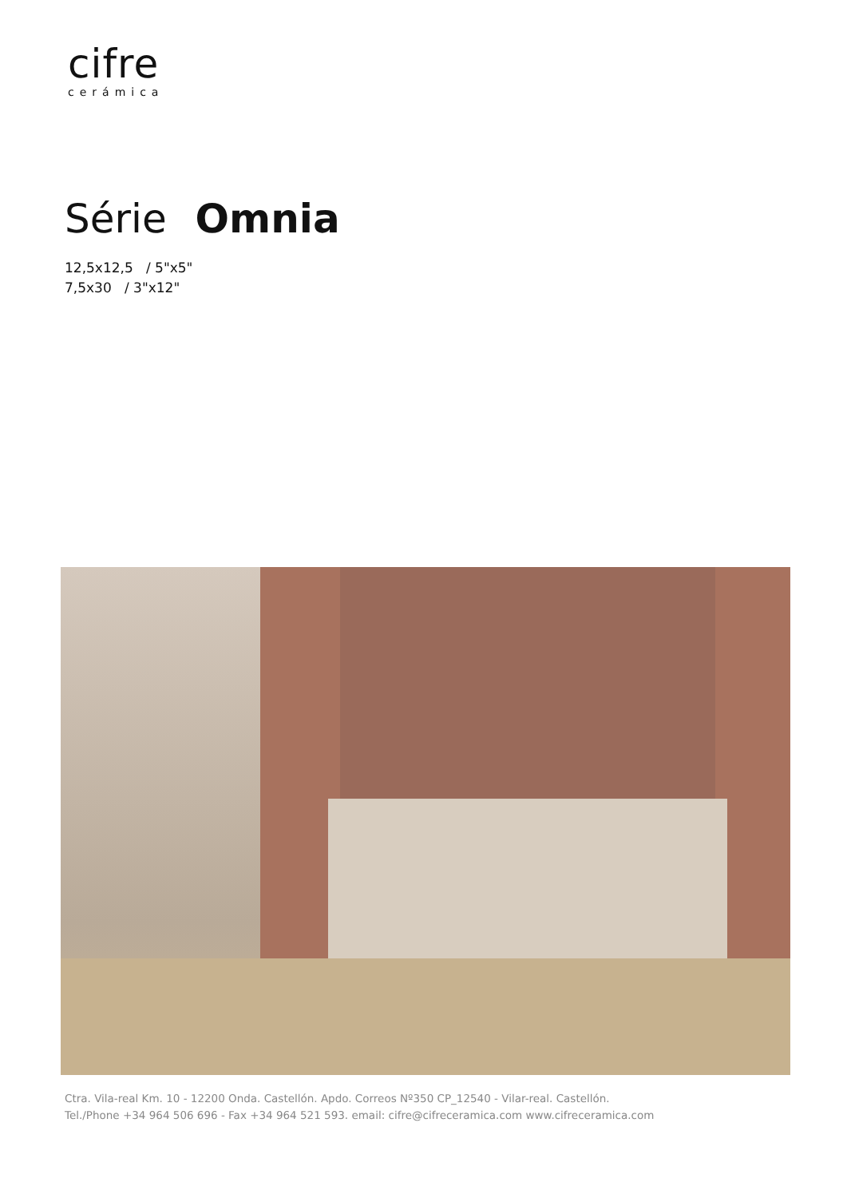cifre
cerámica
Série Omnia
12,5x12,5 / 5"x5"
7,5x30 / 3"x12"
Ctra. Vila-real Km. 10 - 12200 Onda. Castellón. Apdo. Correos Nº350 CP_12540 - Vilar-real. Castellón.
Tel./Phone +34 964 506 696 - Fax +34 964 521 593. email: cifre@cifreceramica.com www.cifreceramica.com